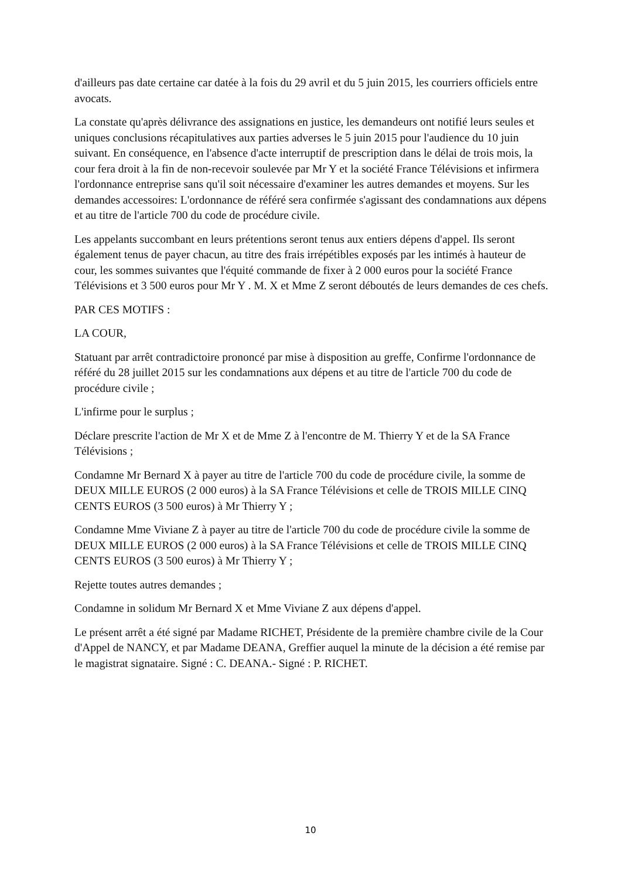d'ailleurs pas date certaine car datée à la fois du 29 avril et du 5 juin 2015, les courriers officiels entre avocats.
La constate qu'après délivrance des assignations en justice, les demandeurs ont notifié leurs seules et uniques conclusions récapitulatives aux parties adverses le 5 juin 2015 pour l'audience du 10 juin suivant. En conséquence, en l'absence d'acte interruptif de prescription dans le délai de trois mois, la cour fera droit à la fin de non-recevoir soulevée par Mr Y et la société France Télévisions et infirmera l'ordonnance entreprise sans qu'il soit nécessaire d'examiner les autres demandes et moyens. Sur les demandes accessoires: L'ordonnance de référé sera confirmée s'agissant des condamnations aux dépens et au titre de l'article 700 du code de procédure civile.
Les appelants succombant en leurs prétentions seront tenus aux entiers dépens d'appel. Ils seront également tenus de payer chacun, au titre des frais irrépétibles exposés par les intimés à hauteur de cour, les sommes suivantes que l'équité commande de fixer à 2 000 euros pour la société France Télévisions et 3 500 euros pour Mr Y . M. X et Mme Z seront déboutés de leurs demandes de ces chefs.
PAR CES MOTIFS :
LA COUR,
Statuant par arrêt contradictoire prononcé par mise à disposition au greffe, Confirme l'ordonnance de référé du 28 juillet 2015 sur les condamnations aux dépens et au titre de l'article 700 du code de procédure civile ;
L'infirme pour le surplus ;
Déclare prescrite l'action de Mr X et de Mme Z à l'encontre de M. Thierry Y et de la SA France Télévisions ;
Condamne Mr Bernard X à payer au titre de l'article 700 du code de procédure civile, la somme de DEUX MILLE EUROS (2 000 euros) à la SA France Télévisions et celle de TROIS MILLE CINQ CENTS EUROS (3 500 euros) à Mr Thierry Y ;
Condamne Mme Viviane Z à payer au titre de l'article 700 du code de procédure civile la somme de DEUX MILLE EUROS (2 000 euros) à la SA France Télévisions et celle de TROIS MILLE CINQ CENTS EUROS (3 500 euros) à Mr Thierry Y ;
Rejette toutes autres demandes ;
Condamne in solidum Mr Bernard X et Mme Viviane Z aux dépens d'appel.
Le présent arrêt a été signé par Madame RICHET, Présidente de la première chambre civile de la Cour d'Appel de NANCY, et par Madame DEANA, Greffier auquel la minute de la décision a été remise par le magistrat signataire. Signé : C. DEANA.- Signé : P. RICHET.
10